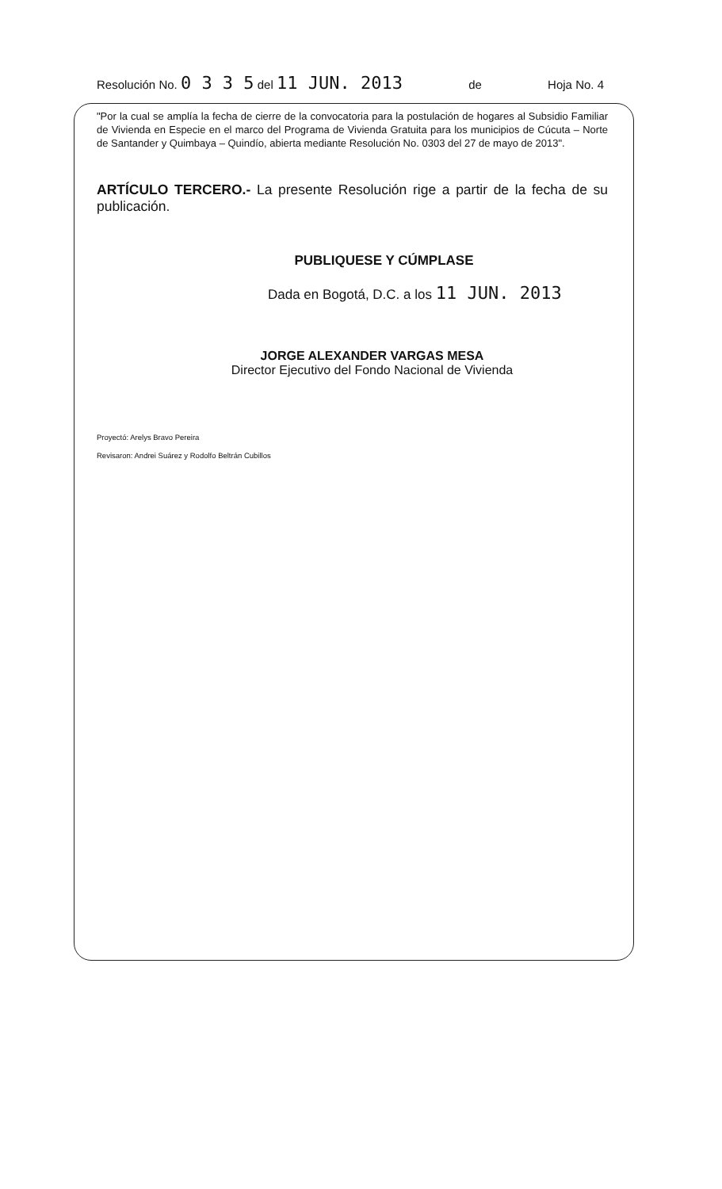Resolución No. 0 3 3 5 del 11 JUN. 2013 de Hoja No. 4
"Por la cual se amplía la fecha de cierre de la convocatoria para la postulación de hogares al Subsidio Familiar de Vivienda en Especie en el marco del Programa de Vivienda Gratuita para los municipios de Cúcuta – Norte de Santander y Quimbaya – Quindío, abierta mediante Resolución No. 0303 del 27 de mayo de 2013".
ARTÍCULO TERCERO.- La presente Resolución rige a partir de la fecha de su publicación.
PUBLIQUESE Y CÚMPLASE
Dada en Bogotá, D.C. a los 11 JUN. 2013
JORGE ALEXANDER VARGAS MESA
Director Ejecutivo del Fondo Nacional de Vivienda
Proyectó: Arelys Bravo Pereira
Revisaron: Andrei Suárez y Rodolfo Beltrán Cubillos